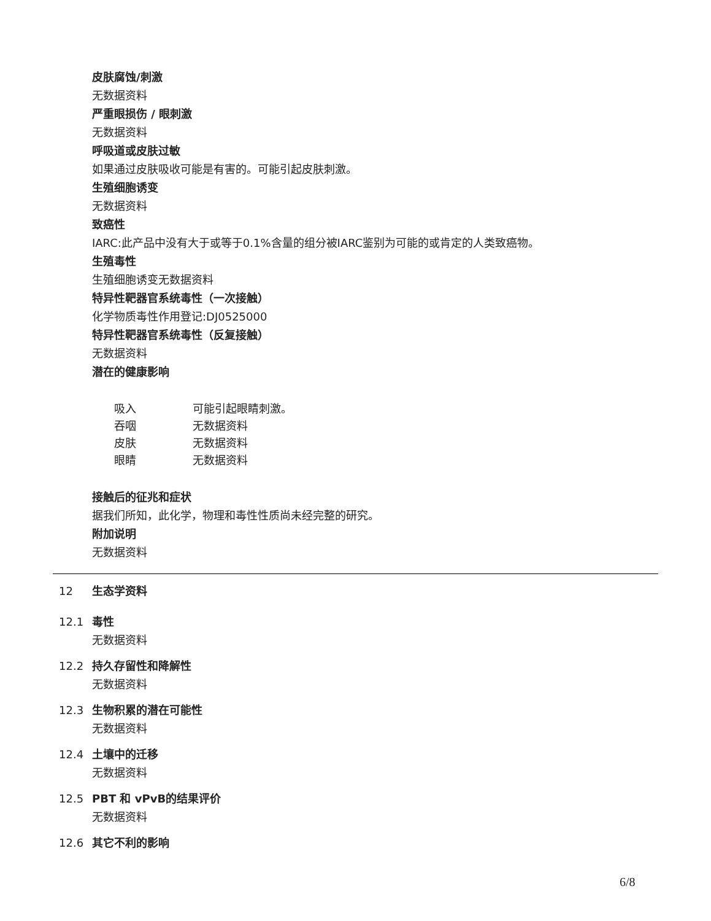皮肤腐蚀/刺激
无数据资料
严重眼损伤 / 眼刺激
无数据资料
呼吸道或皮肤过敏
如果通过皮肤吸收可能是有害的。可能引起皮肤刺激。
生殖细胞诱变
无数据资料
致癌性
IARC:此产品中没有大于或等于0.1%含量的组分被IARC鉴别为可能的或肯定的人类致癌物。
生殖毒性
生殖细胞诱变无数据资料
特异性靶器官系统毒性（一次接触）
化学物质毒性作用登记:DJ0525000
特异性靶器官系统毒性（反复接触）
无数据资料
潜在的健康影响
| 吸入 | 可能引起眼睛刺激。 |
| 吞咽 | 无数据资料 |
| 皮肤 | 无数据资料 |
| 眼睛 | 无数据资料 |
接触后的征兆和症状
据我们所知，此化学，物理和毒性性质尚未经完整的研究。
附加说明
无数据资料
12 生态学资料
12.1 毒性
无数据资料
12.2 持久存留性和降解性
无数据资料
12.3 生物积累的潜在可能性
无数据资料
12.4 土壤中的迁移
无数据资料
12.5 PBT 和 vPvB的结果评价
无数据资料
12.6 其它不利的影响
6/8